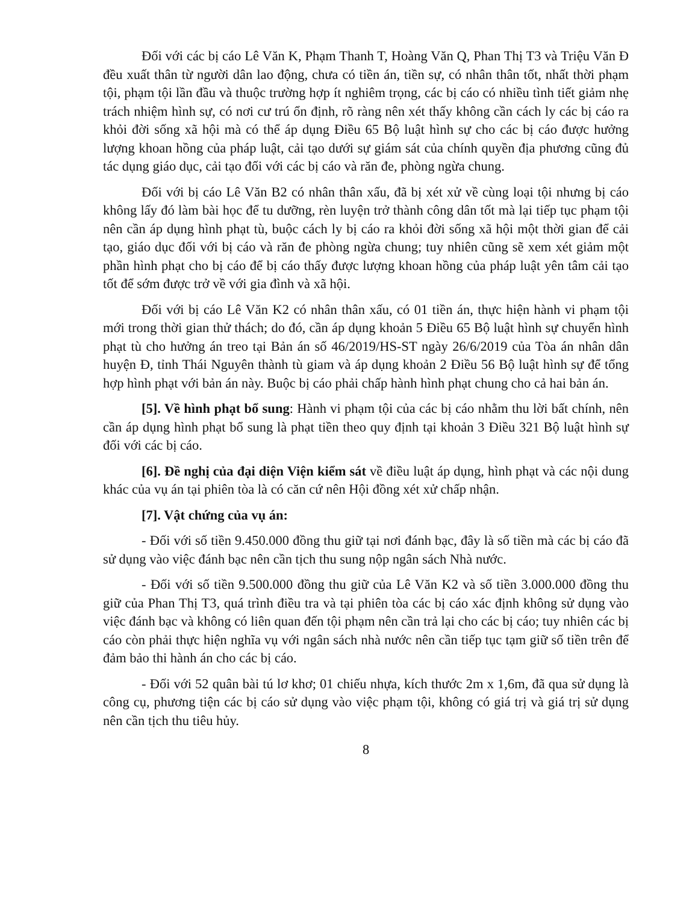Đối với các bị cáo Lê Văn K, Phạm Thanh T, Hoàng Văn Q, Phan Thị T3 và Triệu Văn Đ đều xuất thân từ người dân lao động, chưa có tiền án, tiền sự, có nhân thân tốt, nhất thời phạm tội, phạm tội lần đầu và thuộc trường hợp ít nghiêm trọng, các bị cáo có nhiều tình tiết giảm nhẹ trách nhiệm hình sự, có nơi cư trú ổn định, rõ ràng nên xét thấy không cần cách ly các bị cáo ra khỏi đời sống xã hội mà có thể áp dụng Điều 65 Bộ luật hình sự cho các bị cáo được hưởng lượng khoan hồng của pháp luật, cải tạo dưới sự giám sát của chính quyền địa phương cũng đủ tác dụng giáo dục, cải tạo đối với các bị cáo và răn đe, phòng ngừa chung.
Đối với bị cáo Lê Văn B2 có nhân thân xấu, đã bị xét xử về cùng loại tội nhưng bị cáo không lấy đó làm bài học để tu dưỡng, rèn luyện trở thành công dân tốt mà lại tiếp tục phạm tội nên cần áp dụng hình phạt tù, buộc cách ly bị cáo ra khỏi đời sống xã hội một thời gian để cải tạo, giáo dục đối với bị cáo và răn đe phòng ngừa chung; tuy nhiên cũng sẽ xem xét giảm một phần hình phạt cho bị cáo để bị cáo thấy được lượng khoan hồng của pháp luật yên tâm cải tạo tốt để sớm được trở về với gia đình và xã hội.
Đối với bị cáo Lê Văn K2 có nhân thân xấu, có 01 tiền án, thực hiện hành vi phạm tội mới trong thời gian thử thách; do đó, cần áp dụng khoản 5 Điều 65 Bộ luật hình sự chuyển hình phạt tù cho hưởng án treo tại Bản án số 46/2019/HS-ST ngày 26/6/2019 của Tòa án nhân dân huyện Đ, tỉnh Thái Nguyên thành tù giam và áp dụng khoản 2 Điều 56 Bộ luật hình sự để tổng hợp hình phạt với bản án này. Buộc bị cáo phải chấp hành hình phạt chung cho cả hai bản án.
[5]. Về hình phạt bổ sung: Hành vi phạm tội của các bị cáo nhằm thu lời bất chính, nên cần áp dụng hình phạt bổ sung là phạt tiền theo quy định tại khoản 3 Điều 321 Bộ luật hình sự đối với các bị cáo.
[6]. Đề nghị của đại diện Viện kiểm sát về điều luật áp dụng, hình phạt và các nội dung khác của vụ án tại phiên tòa là có căn cứ nên Hội đồng xét xử chấp nhận.
[7]. Vật chứng của vụ án:
- Đối với số tiền 9.450.000 đồng thu giữ tại nơi đánh bạc, đây là số tiền mà các bị cáo đã sử dụng vào việc đánh bạc nên cần tịch thu sung nộp ngân sách Nhà nước.
- Đối với số tiền 9.500.000 đồng thu giữ của Lê Văn K2 và số tiền 3.000.000 đồng thu giữ của Phan Thị T3, quá trình điều tra và tại phiên tòa các bị cáo xác định không sử dụng vào việc đánh bạc và không có liên quan đến tội phạm nên cần trả lại cho các bị cáo; tuy nhiên các bị cáo còn phải thực hiện nghĩa vụ với ngân sách nhà nước nên cần tiếp tục tạm giữ số tiền trên để đảm bảo thi hành án cho các bị cáo.
- Đối với 52 quân bài tú lơ khơ; 01 chiếu nhựa, kích thước 2m x 1,6m, đã qua sử dụng là công cụ, phương tiện các bị cáo sử dụng vào việc phạm tội, không có giá trị và giá trị sử dụng nên cần tịch thu tiêu hủy.
8